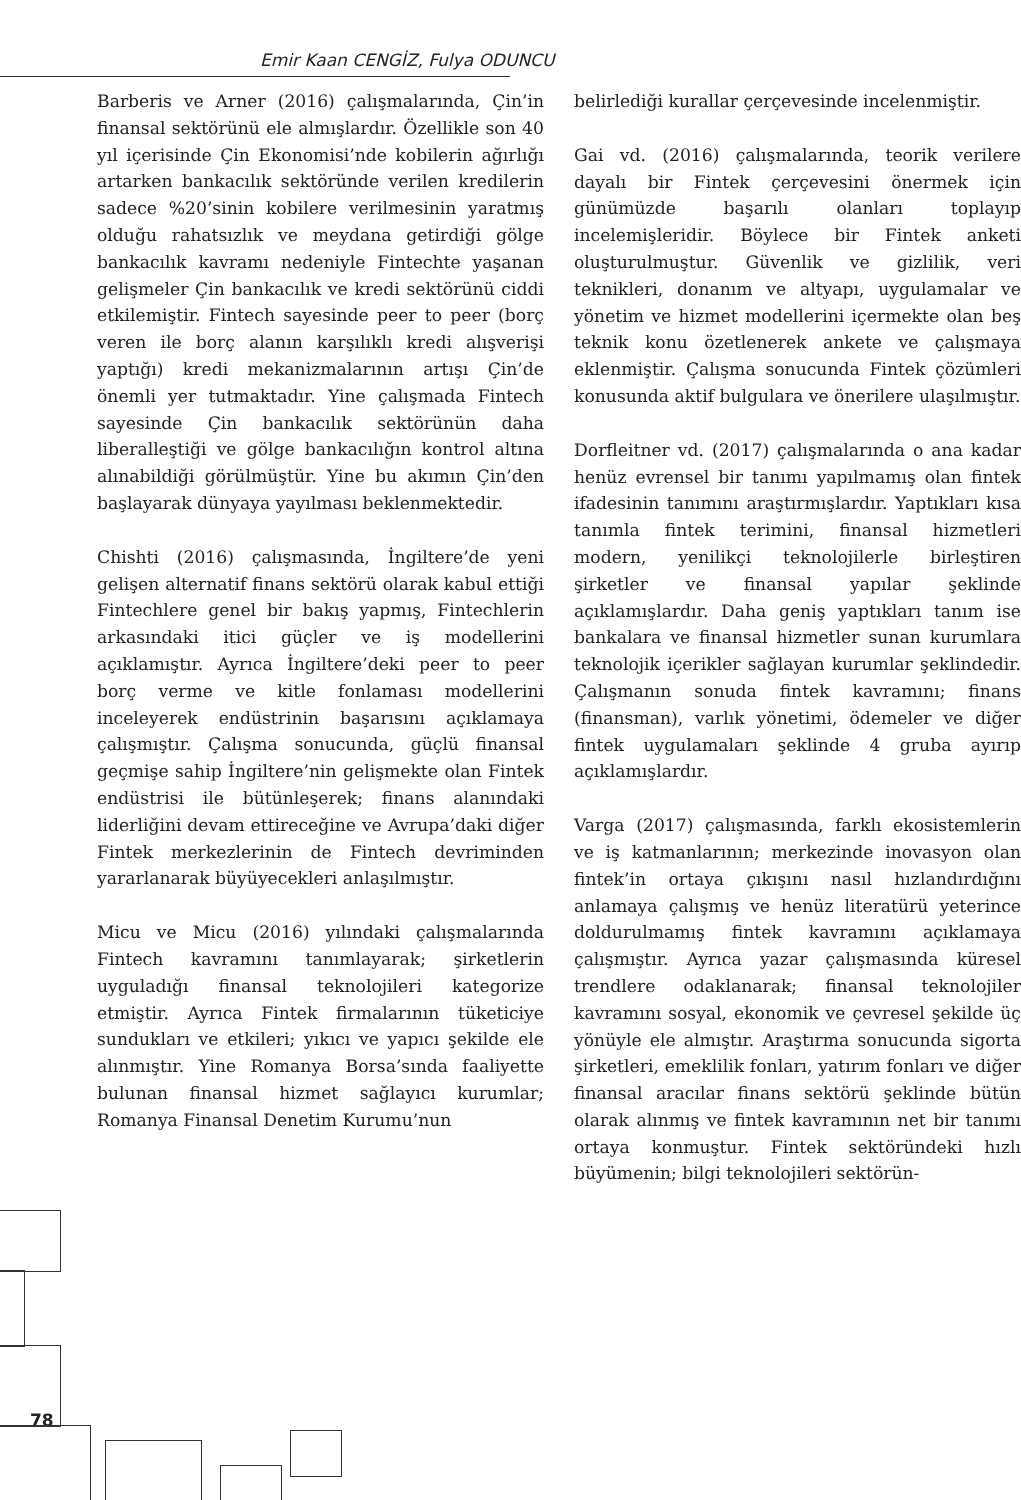Emir Kaan CENGİZ, Fulya ODUNCU
Barberis ve Arner (2016) çalışmalarında, Çin’in finansal sektörünü ele almışlardır. Özellikle son 40 yıl içerisinde Çin Ekonomisi’nde kobilerin ağırlığı artarken bankacılık sektöründe verilen kredilerin sadece %20’sinin kobilere verilmesinin yaratmış olduğu rahatsızlık ve meydana getirdiği gölge bankacılık kavramı nedeniyle Fintechte yaşanan gelişmeler Çin bankacılık ve kredi sektörünü ciddi etkilemiştir. Fintech sayesinde peer to peer (borç veren ile borç alanın karşılıklı kredi alışverişi yaptığı) kredi mekanizmalarının artışı Çin’de önemli yer tutmaktadır. Yine çalışmada Fintech sayesinde Çin bankacılık sektörünün daha liberalleştiği ve gölge bankacılığın kontrol altına alınabildiği görülmüştür. Yine bu akımın Çin’den başlayarak dünyaya yayılması beklenmektedir.
Chishti (2016) çalışmasında, İngiltere’de yeni gelişen alternatif finans sektörü olarak kabul ettiği Fintechlere genel bir bakış yapmış, Fintechlerin arkasındaki itici güçler ve iş modellerini açıklamıştır. Ayrıca İngiltere’deki peer to peer borç verme ve kitle fonlaması modellerini inceleyerek endüstrinin başarısını açıklamaya çalışmıştır. Çalışma sonucunda, güçlü finansal geçmişe sahip İngiltere’nin gelişmekte olan Fintek endüstrisi ile bütünleşerek; finans alanındaki liderliğini devam ettireceğine ve Avrupa’daki diğer Fintek merkezlerinin de Fintech devriminden yararlanarak büyüyecekleri anlaşılmıştır.
Micu ve Micu (2016) yılındaki çalışmalarında Fintech kavramını tanımlayarak; şirketlerin uyguladığı finansal teknolojileri kategorize etmiştir. Ayrıca Fintek firmalarının tüketiciye sundukları ve etkileri; yıkıcı ve yapıcı şekilde ele alınmıştır. Yine Romanya Borsa’sında faaliyette bulunan finansal hizmet sağlayıcı kurumlar; Romanya Finansal Denetim Kurumu’nun
belirlediği kurallar çerçevesinde incelenmiştir.
Gai vd. (2016) çalışmalarında, teorik verilere dayalı bir Fintek çerçevesini önermek için günümüzde başarılı olanları toplayıp incelemişleridir. Böylece bir Fintek anketi oluşturulmuştur. Güvenlik ve gizlilik, veri teknikleri, donanım ve altyapı, uygulamalar ve yönetim ve hizmet modellerini içermekte olan beş teknik konu özetlenerek ankete ve çalışmaya eklenmiştir. Çalışma sonucunda Fintek çözümleri konusunda aktif bulgulara ve önerilere ulaşılmıştır.
Dorfleitner vd. (2017) çalışmalarında o ana kadar henüz evrensel bir tanımı yapılmamış olan fintek ifadesinin tanımını araştırmışlardır. Yaptıkları kısa tanımla fintek terimini, finansal hizmetleri modern, yenilikçi teknolojilerle birleştiren şirketler ve finansal yapılar şeklinde açıklamışlardır. Daha geniş yaptıkları tanım ise bankalara ve finansal hizmetler sunan kurumlara teknolojik içerikler sağlayan kurumlar şeklindedir. Çalışmanın sonuda fintek kavramını; finans (finansman), varlık yönetimi, ödemeler ve diğer fintek uygulamaları şeklinde 4 gruba ayırıp açıklamışlardır.
Varga (2017) çalışmasında, farklı ekosistemlerin ve iş katmanlarının; merkezinde inovasyon olan fintek’in ortaya çıkışını nasıl hızlandırdığını anlamaya çalışmış ve henüz literatürü yeterince doldurulmamış fintek kavramını açıklamaya çalışmıştır. Ayrıca yazar çalışmasında küresel trendlere odaklanarak; finansal teknolojiler kavramını sosyal, ekonomik ve çevresel şekilde üç yönüyle ele almıştır. Araştırma sonucunda sigorta şirketleri, emeklilik fonları, yatırım fonları ve diğer finansal aracılar finans sektörü şeklinde bütün olarak alınmış ve fintek kavramının net bir tanımı ortaya konmuştur. Fintek sektöründeki hızlı büyümenin; bilgi teknolojileri sektörün-
78